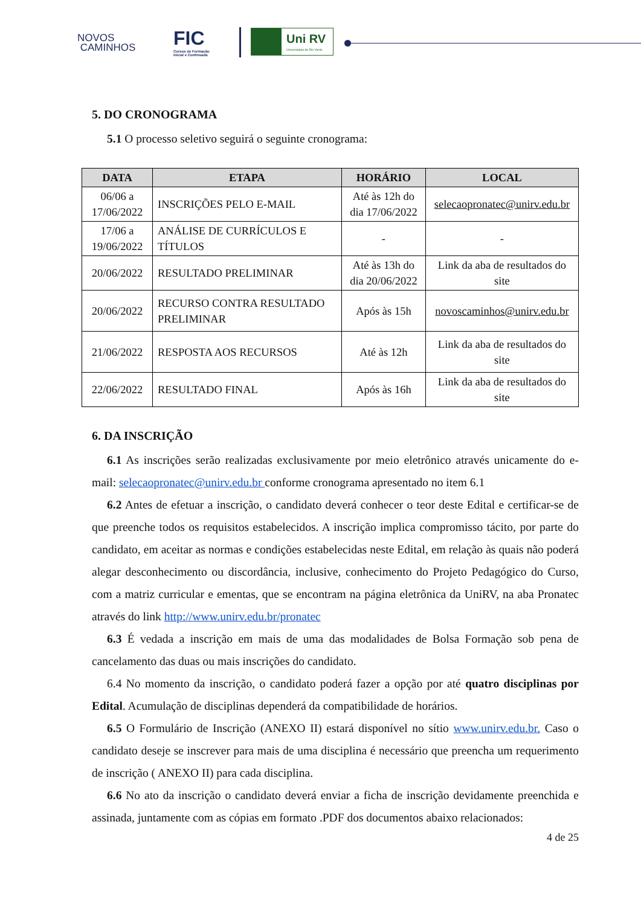NOVOS
CAMINHOS
FIC
Cursos de Formação
Inicial e Continuada
Uni RV
Universidade de Rio Verde
5. DO CRONOGRAMA
5.1 O processo seletivo seguirá o seguinte cronograma:
| DATA | ETAPA | HORÁRIO | LOCAL |
| --- | --- | --- | --- |
| 06/06 a 17/06/2022 | INSCRIÇÕES PELO E-MAIL | Até às 12h do dia 17/06/2022 | selecaopronatec@unirv.edu.br |
| 17/06 a 19/06/2022 | ANÁLISE DE CURRÍCULOS E TÍTULOS | - | - |
| 20/06/2022 | RESULTADO PRELIMINAR | Até às 13h do dia 20/06/2022 | Link da aba de resultados do site |
| 20/06/2022 | RECURSO CONTRA RESULTADO PRELIMINAR | Após às 15h | novoscaminhos@unirv.edu.br |
| 21/06/2022 | RESPOSTA AOS RECURSOS | Até às 12h | Link da aba de resultados do site |
| 22/06/2022 | RESULTADO FINAL | Após às 16h | Link da aba de resultados do site |
6. DA INSCRIÇÃO
6.1 As inscrições serão realizadas exclusivamente por meio eletrônico através unicamente do e-mail: selecaopronatec@unirv.edu.br conforme cronograma apresentado no item 6.1
6.2 Antes de efetuar a inscrição, o candidato deverá conhecer o teor deste Edital e certificar-se de que preenche todos os requisitos estabelecidos. A inscrição implica compromisso tácito, por parte do candidato, em aceitar as normas e condições estabelecidas neste Edital, em relação às quais não poderá alegar desconhecimento ou discordância, inclusive, conhecimento do Projeto Pedagógico do Curso, com a matriz curricular e ementas, que se encontram na página eletrônica da UniRV, na aba Pronatec através do link http://www.unirv.edu.br/pronatec
6.3 É vedada a inscrição em mais de uma das modalidades de Bolsa Formação sob pena de cancelamento das duas ou mais inscrições do candidato.
6.4 No momento da inscrição, o candidato poderá fazer a opção por até quatro disciplinas por Edital. Acumulação de disciplinas dependerá da compatibilidade de horários.
6.5 O Formulário de Inscrição (ANEXO II) estará disponível no sítio www.unirv.edu.br. Caso o candidato deseje se inscrever para mais de uma disciplina é necessário que preencha um requerimento de inscrição ( ANEXO II) para cada disciplina.
6.6 No ato da inscrição o candidato deverá enviar a ficha de inscrição devidamente preenchida e assinada, juntamente com as cópias em formato .PDF dos documentos abaixo relacionados:
4 de 25